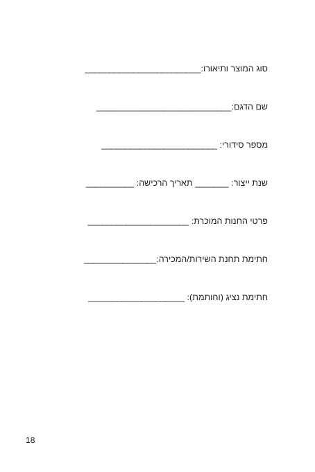סוג המוצר ותיאורו:________________________
שם הדגם:____________________________
מספר סידורי: ________________________
שנת ייצור: _______ תאריך הרכישה: __________
פרטי החנות המוכרת: _____________________
חתימת תחנת השירות/המכירה:_______________
חתימת נציג (וחותמת): ____________________
18